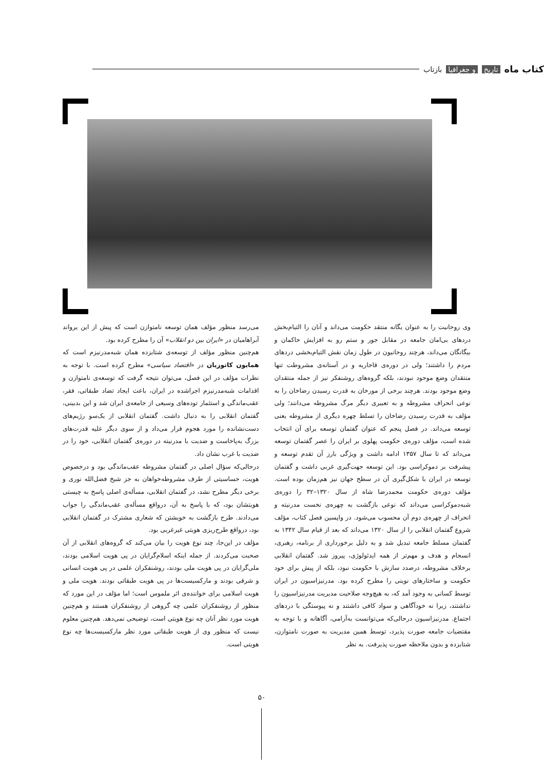کتاب ماه تاریخ و جغرافیا بازتاب
وی روحانیت را به عنوان یگانه منتقد حکومت می‌داند و آنان را التیام‌بخش دردهای بی‌امان جامعه در مقابل جور و ستم رو به افزایش حاکمان و بیگانگان می‌داند، هرچند روحانیون در طول زمان نقش التیام‌بخشی دردهای مردم را داشتند؛ ولی در دوره‌ی قاجاریه و در آستانه‌ی مشروطت تنها منتقدان وضع موجود نبودند، بلکه گروه‌های روشنفکر نیز از جمله منتقدان وضع موجود بودند. هرچند برخی از مورخان به قدرت رسیدن رضاخان را به نوعی انحراف مشروطه و به تعبیری دیگر مرگ مشروطه می‌دانند؛ ولی مؤلف به قدرت رسیدن رضاخان را تسلط چهره دیگری از مشروطه یعنی توسعه می‌داند. در فصل پنجم که عنوان گفتمان توسعه برای آن انتخاب شده است، مؤلف دوره‌ی حکومت پهلوی بر ایران را عصر گفتمان توسعه می‌داند که تا سال ۱۳۵۷ ادامه داشت و ویژگی بارز آن تقدم توسعه و پیشرفت بر دموکراسی بود. این توسعه جهت‌گیری غربی داشت و گفتمان توسعه در ایران با شکل‌گیری آن در سطح جهان نیز هم‌زمان بوده است. مؤلف دوره‌ی حکومت محمدرضا شاه از سال ۱۳۲۰–۳۲ را دوره‌ی شبه‌دموکراسی می‌داند که نوعی بازگشت به چهره‌ی نخست مدرنیته و انحراف از چهره‌ی دوم آن محسوب می‌شود. در واپسین فصل کتاب، مؤلف شروع گفتمان انقلابی را از سال ۱۳۲۰ می‌داند که بعد از قیام سال ۱۳۴۲ به گفتمان مسلط جامعه تبدیل شد و به دلیل برخورداری از برنامه، رهبری، انسجام و هدف و مهم‌تر از همه ایدئولوژی، پیروز شد. گفتمان انقلابی برخلاف مشروطه، درصدد سازش با حکومت نبود، بلکه از پیش برای خود حکومت و ساختارهای نوینی را مطرح کرده بود. مدرنیزاسیون در ایران توسط کسانی به وجود آمد که، به هیچ‌وجه صلاحیت مدیریت مدرنیزاسیون را نداشتند، زیرا نه خودآگاهی و سواد کافی داشتند و نه پیوستگی با دردهای اجتماع. مدرنیزاسیون درحالی‌که می‌توانست به‌آرامی، آگاهانه و با توجه به مقتضیات جامعه صورت پذیرد، توسط همین مدیریت به صورت نامتوازن، شتابزده و بدون ملاحظه صورت پذیرفت. به نظر
می‌رسد منظور مؤلف همان توسعه نامتوازن است که پیش از این یرواند آبراهامیان در «ایران بین دو انقلاب» آن را مطرح کرده بود.
هم‌چنین منظور مؤلف از توسعه‌ی شتابزده همان شبه‌مدرنیزم است که همایون کاتوزیان در «اقتصاد سیاسی» مطرح کرده است. با توجه به نظرات مؤلف در این فصل، می‌توان نتیجه گرفت که توسعه‌ی نامتوازن و اقدامات شبه‌مدرنیزم اجراشده در ایران، باعث ایجاد تضاد طبقاتی، فقر، عقب‌ماندگی و استثمار توده‌های وسیعی از جامعه‌ی ایران شد و این بدبینی، گفتمان انقلابی را به دنبال داشت. گفتمان انقلابی از یک‌سو رژیم‌های دست‌نشانده را مورد هجوم قرار می‌داد و از سوی دیگر علیه قدرت‌های بزرگ به‌پاخاست و ضدیت با مدرنیته در دوره‌ی گفتمان انقلابی، خود را در ضدیت با غرب نشان داد.
درحالی‌که سؤال اصلی در گفتمان مشروطه عقب‌ماندگی بود و درخصوص هویت، حساسیتی از طرف مشروطه‌خواهان به جز شیخ فضل‌الله نوری و برخی دیگر مطرح نشد، در گفتمان انقلابی، مسأله‌ی اصلی پاسخ به چیستی هویتشان بود، که با پاسخ به آن، درواقع مسأله‌ی عقب‌ماندگی را جواب می‌دادند. طرح بازگشت به خویشتن که شعاری مشترک در گفتمان انقلابی بود، درواقع طرح‌ریزی هویتی غیرغربی بود.
مؤلف در این‌جا، چند نوع هویت را بیان می‌کند که گروه‌های انقلابی از آن صحبت می‌کردند. از جمله اینکه اسلام‌گرایان در پی هویت اسلامی بودند، ملی‌گرایان در پی هویت ملی بودند، روشنفکران علمی در پی هویت انسانی و شرقی بودند و مارکسیست‌ها در پی هویت طبقاتی بودند. هویت ملی و هویت اسلامی برای خواننده‌ی اثر ملموس است؛ اما مؤلف در این مورد که منظور از روشنفکران علمی چه گروهی از روشنفکران هستند و هم‌چنین هویت مورد نظر آنان چه نوع هویتی است، توضیحی نمی‌دهد. هم‌چنین معلوم نیست که منظور وی از هویت طبقاتی مورد نظر مارکسیست‌ها چه نوع هویتی است.
۵۰